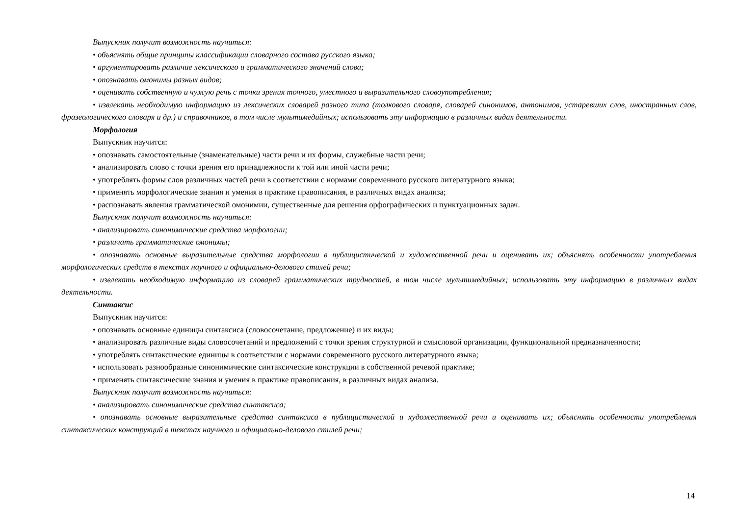Выпускник получит возможность научиться:
• объяснять общие принципы классификации словарного состава русского языка;
• аргументировать различие лексического и грамматического значений слова;
• опознавать омонимы разных видов;
• оценивать собственную и чужую речь с точки зрения точного, уместного и выразительного словоупотребления;
• извлекать необходимую информацию из лексических словарей разного типа (толкового словаря, словарей синонимов, антонимов, устаревших слов, иностранных слов, фразеологического словаря и др.) и справочников, в том числе мультимедийных; использовать эту информацию в различных видах деятельности.
Морфология
Выпускник научится:
• опознавать самостоятельные (знаменательные) части речи и их формы, служебные части речи;
• анализировать слово с точки зрения его принадлежности к той или иной части речи;
• употреблять формы слов различных частей речи в соответствии с нормами современного русского литературного языка;
• применять морфологические знания и умения в практике правописания, в различных видах анализа;
• распознавать явления грамматической омонимии, существенные для решения орфографических и пунктуационных задач.
Выпускник получит возможность научиться:
• анализировать синонимические средства морфологии;
• различать грамматические омонимы;
• опознавать основные выразительные средства морфологии в публицистической и художественной речи и оценивать их; объяснять особенности употребления морфологических средств в текстах научного и официально-делового стилей речи;
• извлекать необходимую информацию из словарей грамматических трудностей, в том числе мультимедийных; использовать эту информацию в различных видах деятельности.
Синтаксис
Выпускник научится:
• опознавать основные единицы синтаксиса (словосочетание, предложение) и их виды;
• анализировать различные виды словосочетаний и предложений с точки зрения структурной и смысловой организации, функциональной предназначенности;
• употреблять синтаксические единицы в соответствии с нормами современного русского литературного языка;
• использовать разнообразные синонимические синтаксические конструкции в собственной речевой практике;
• применять синтаксические знания и умения в практике правописания, в различных видах анализа.
Выпускник получит возможность научиться:
• анализировать синонимические средства синтаксиса;
• опознавать основные выразительные средства синтаксиса в публицистической и художественной речи и оценивать их; объяснять особенности употребления синтаксических конструкций в текстах научного и официально-делового стилей речи;
14